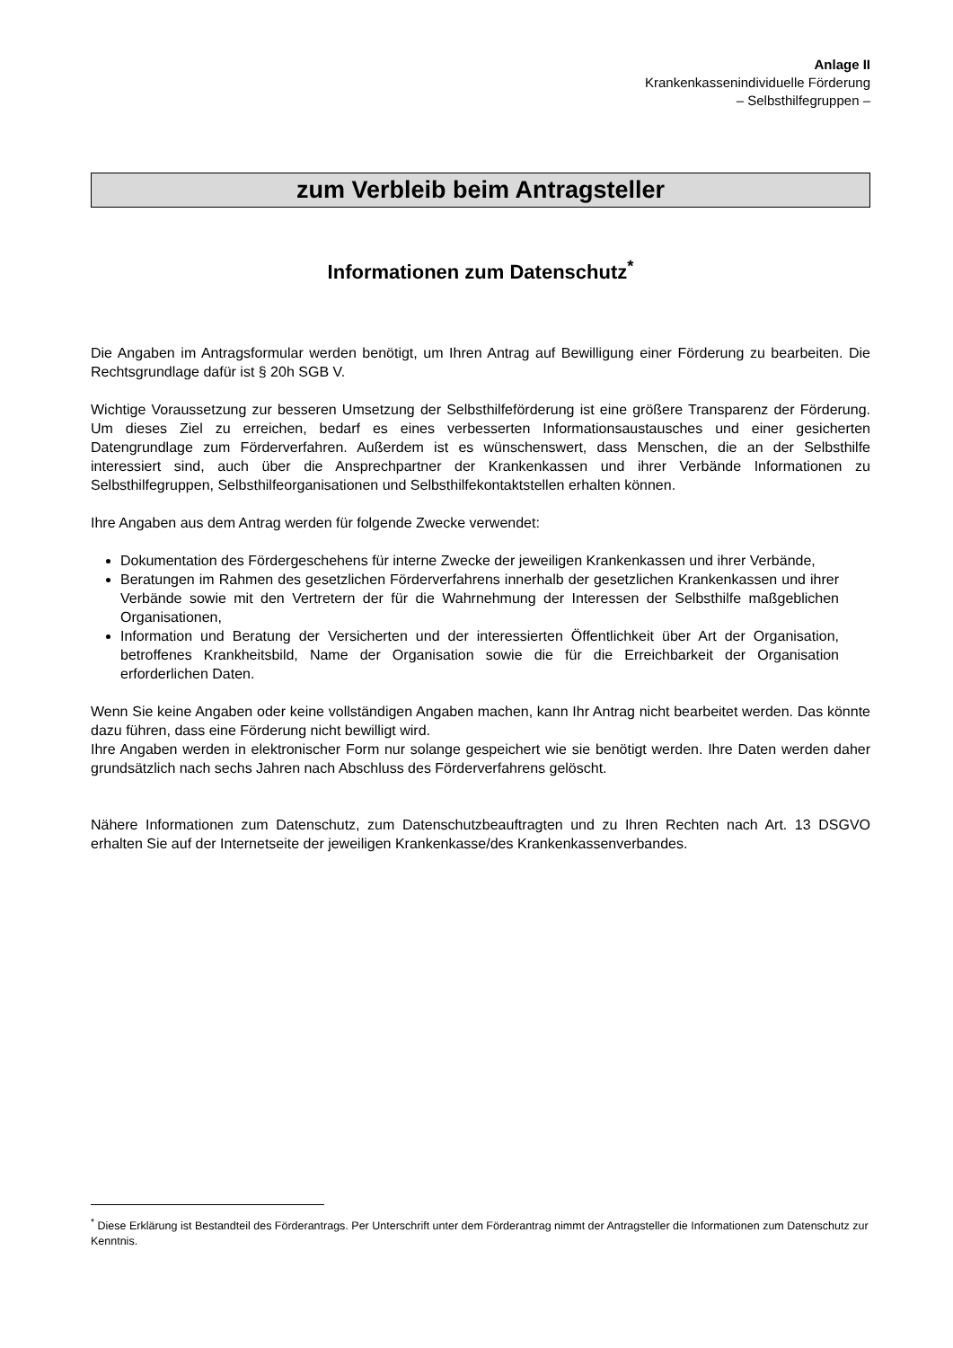Anlage II
Krankenkassenindividuelle Förderung
– Selbsthilfegruppen –
zum Verbleib beim Antragsteller
Informationen zum Datenschutz<sup>*</sup>
Die Angaben im Antragsformular werden benötigt, um Ihren Antrag auf Bewilligung einer Förderung zu bearbeiten. Die Rechtsgrundlage dafür ist § 20h SGB V.
Wichtige Voraussetzung zur besseren Umsetzung der Selbsthilfeförderung ist eine größere Transparenz der Förderung. Um dieses Ziel zu erreichen, bedarf es eines verbesserten Informationsaustausches und einer gesicherten Datengrundlage zum Förderverfahren. Außerdem ist es wünschenswert, dass Menschen, die an der Selbsthilfe interessiert sind, auch über die Ansprechpartner der Krankenkassen und ihrer Verbände Informationen zu Selbsthilfegruppen, Selbsthilfeorganisationen und Selbsthilfekontaktstellen erhalten können.
Ihre Angaben aus dem Antrag werden für folgende Zwecke verwendet:
Dokumentation des Fördergeschehens für interne Zwecke der jeweiligen Krankenkassen und ihrer Verbände,
Beratungen im Rahmen des gesetzlichen Förderverfahrens innerhalb der gesetzlichen Krankenkassen und ihrer Verbände sowie mit den Vertretern der für die Wahrnehmung der Interessen der Selbsthilfe maßgeblichen Organisationen,
Information und Beratung der Versicherten und der interessierten Öffentlichkeit über Art der Organisation, betroffenes Krankheitsbild, Name der Organisation sowie die für die Erreichbarkeit der Organisation erforderlichen Daten.
Wenn Sie keine Angaben oder keine vollständigen Angaben machen, kann Ihr Antrag nicht bearbeitet werden. Das könnte dazu führen, dass eine Förderung nicht bewilligt wird.
Ihre Angaben werden in elektronischer Form nur solange gespeichert wie sie benötigt werden. Ihre Daten werden daher grundsätzlich nach sechs Jahren nach Abschluss des Förderverfahrens gelöscht.
Nähere Informationen zum Datenschutz, zum Datenschutzbeauftragten und zu Ihren Rechten nach Art. 13 DSGVO erhalten Sie auf der Internetseite der jeweiligen Krankenkasse/des Krankenkassenverbandes.
<sup>*</sup> Diese Erklärung ist Bestandteil des Förderantrags. Per Unterschrift unter dem Förderantrag nimmt der Antragsteller die Informationen zum Datenschutz zur Kenntnis.